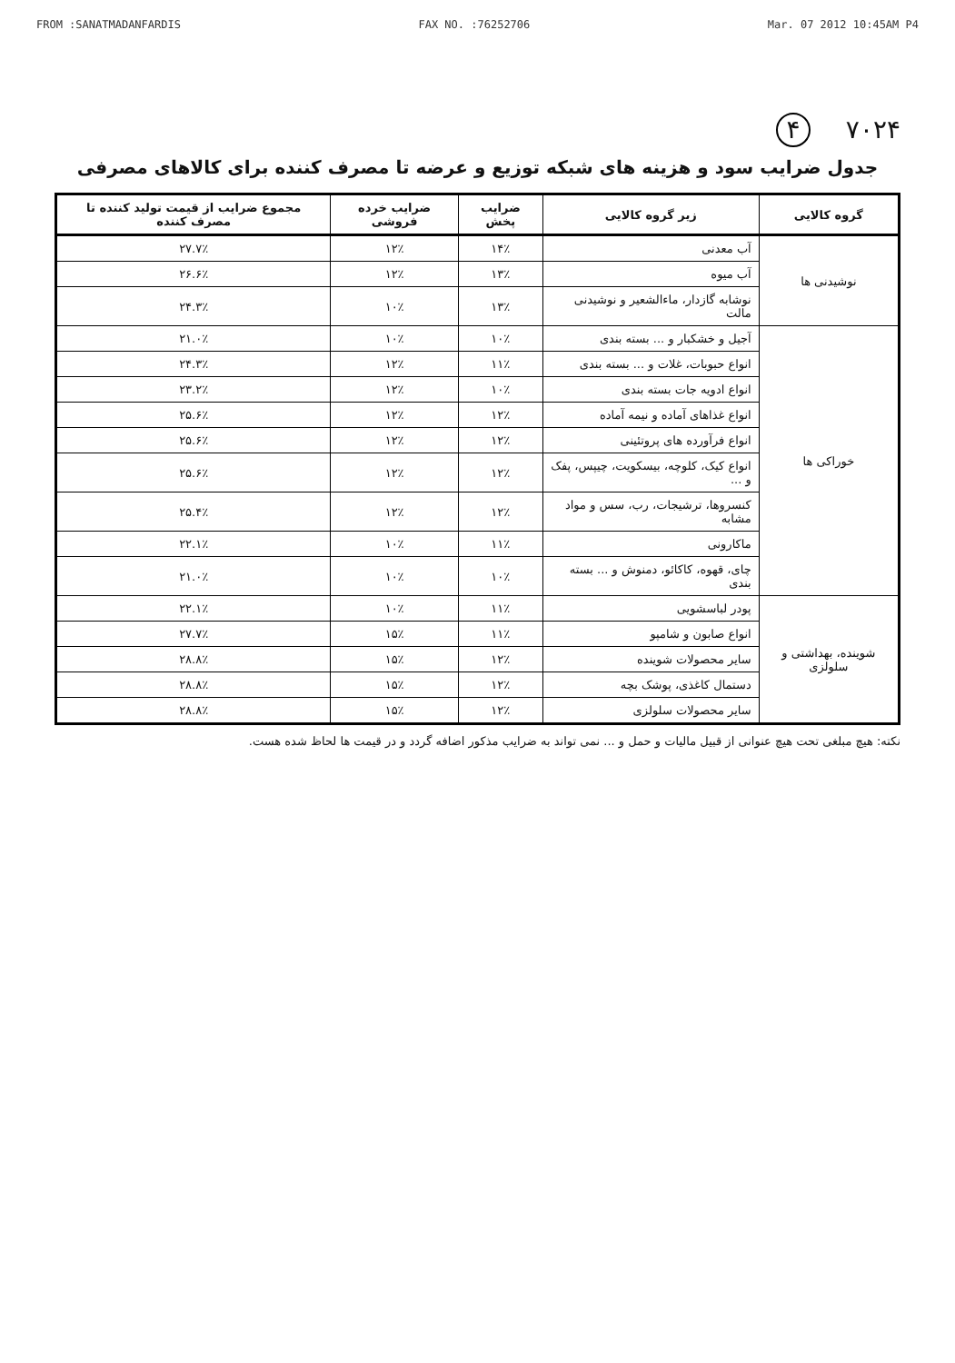FROM :SANATMADANFARDIS FAX NO. :76252706 Mar. 07 2012 10:45AM P4
۷۰۲۴ ۴
جدول ضرایب سود و هزینه های شبکه توزیع و عرضه تا مصرف کننده برای کالاهای مصرفی
| گروه کالایی | زیر گروه کالایی | ضرایب پخش | ضرایب خرده فروشی | مجموع ضرایب از قیمت تولید کننده تا مصرف کننده |
| --- | --- | --- | --- | --- |
| نوشیدنی ها | آب معدنی | ۱۴٪ | ۱۲٪ | ۲۷.۷٪ |
| | آب میوه | ۱۳٪ | ۱۲٪ | ۲۶.۶٪ |
| | نوشابه گازدار، ماءالشعیر و نوشیدنی مالت | ۱۳٪ | ۱۰٪ | ۲۴.۳٪ |
| خوراکی ها | آجیل و خشکبار و ... بسته بندی | ۱۰٪ | ۱۰٪ | ۲۱.۰٪ |
| | انواع حبوبات، غلات و ... بسته بندی | ۱۱٪ | ۱۲٪ | ۲۴.۳٪ |
| | انواع ادویه جات بسته بندی | ۱۰٪ | ۱۲٪ | ۲۳.۲٪ |
| | انواع غذاهای آماده و نیمه آماده | ۱۲٪ | ۱۲٪ | ۲۵.۶٪ |
| | انواع فرآورده های پروتئینی | ۱۲٪ | ۱۲٪ | ۲۵.۶٪ |
| | انواع کیک، کلوچه، بیسکویت، چیپس، پفک و ... | ۱۲٪ | ۱۲٪ | ۲۵.۶٪ |
| | کنسروها، ترشیجات، رب، سس و مواد مشابه | ۱۲٪ | ۱۲٪ | ۲۵.۴٪ |
| | ماکارونی | ۱۱٪ | ۱۰٪ | ۲۲.۱٪ |
| | چای، قهوه، کاکائو، دمنوش و ... بسته بندی | ۱۰٪ | ۱۰٪ | ۲۱.۰٪ |
| شوینده، بهداشتی و سلولزی | پودر لباسشویی | ۱۱٪ | ۱۰٪ | ۲۲.۱٪ |
| | انواع صابون و شامپو | ۱۱٪ | ۱۵٪ | ۲۷.۷٪ |
| | سایر محصولات شوینده | ۱۲٪ | ۱۵٪ | ۲۸.۸٪ |
| | دستمال کاغذی، پوشک بچه | ۱۲٪ | ۱۵٪ | ۲۸.۸٪ |
| | سایر محصولات سلولزی | ۱۲٪ | ۱۵٪ | ۲۸.۸٪ |
نکته: هیچ مبلغی تحت هیچ عنوانی از قبیل مالیات و حمل و ... نمی تواند به ضرایب مذکور اضافه گردد و در قیمت ها لحاظ شده هست.